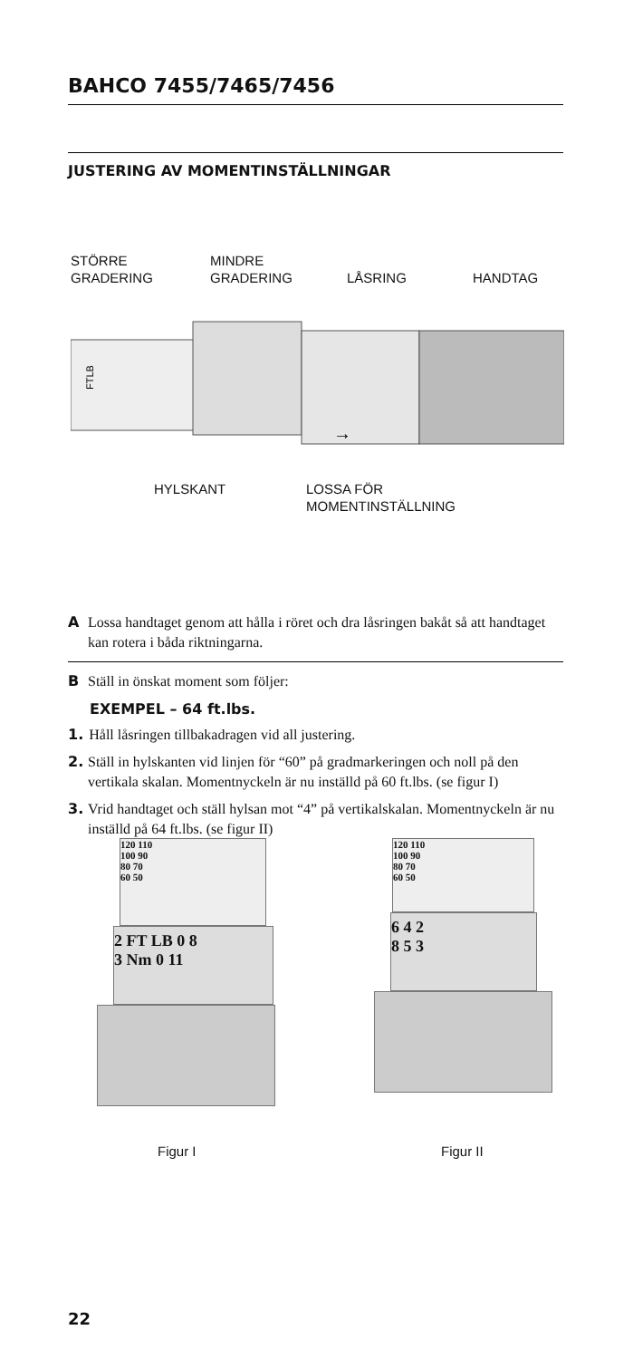BAHCO 7455/7465/7456
JUSTERING AV MOMENTINSTÄLLNINGAR
STÖRRE
GRADERING
MINDRE
GRADERING
LÅSRING HANDTAG
FTLB
→
HYLSKANT
LOSSA FÖR
MOMENTINSTÄLLNING
A Lossa handtaget genom att hålla i röret och dra låsringen bakåt så att handtaget kan rotera i båda riktningarna.
B Ställ in önskat moment som följer:
EXEMPEL – 64 ft.lbs.
1. Håll låsringen tillbakadragen vid all justering.
2. Ställ in hylskanten vid linjen för “60” på gradmarkeringen och noll på den vertikala skalan. Momentnyckeln är nu inställd på 60 ft.lbs. (se figur I)
3. Vrid handtaget och ställ hylsan mot “4” på vertikalskalan. Momentnyckeln är nu inställd på 64 ft.lbs. (se figur II)
120 110
100 90
80 70
60 50
2 FT LB 0 8
3 Nm 0 11
120 110
100 90
80 70
60 50
6 4 2
8 5 3
Figur I Figur II
22